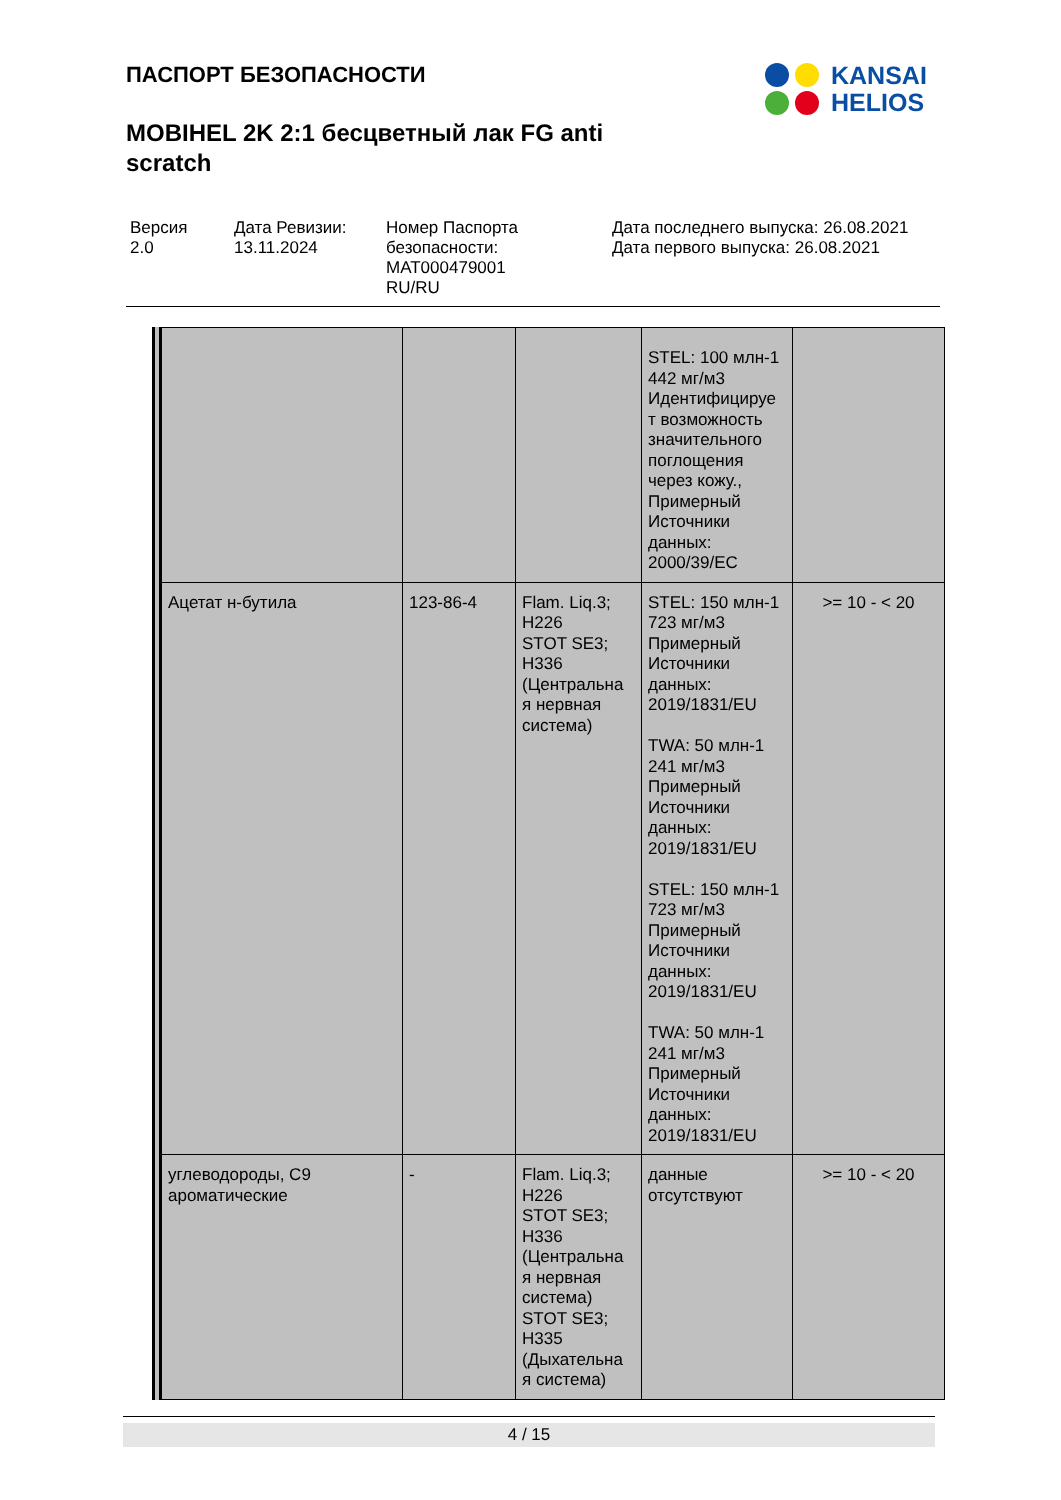ПАСПОРТ БЕЗОПАСНОСТИ
MOBIHEL 2K 2:1 бесцветный лак FG anti scratch
KANSAI
HELIOS
Версия
2.0
Дата Ревизии:
13.11.2024
Номер Паспорта безопасности:
MAT000479001
RU/RU
Дата последнего выпуска: 26.08.2021
Дата первого выпуска: 26.08.2021
| | | | STEL: 100 млн-1 442 мг/м3 Идентифицируе т возможность значительного поглощения через кожу., Примерный Источники данных: 2000/39/EC | |
| Ацетат н-бутила | 123-86-4 | Flam. Liq.3; H226 STOT SE3; H336 (Центральна я нервная система) | STEL: 150 млн-1 723 мг/м3 Примерный Источники данных: 2019/1831/EU TWA: 50 млн-1 241 мг/м3 Примерный Источники данных: 2019/1831/EU STEL: 150 млн-1 723 мг/м3 Примерный Источники данных: 2019/1831/EU TWA: 50 млн-1 241 мг/м3 Примерный Источники данных: 2019/1831/EU | >= 10 - < 20 |
| углеводороды, C9 ароматические | - | Flam. Liq.3; H226 STOT SE3; H336 (Центральна я нервная система) STOT SE3; H335 (Дыхательна я система) | данные отсутствуют | >= 10 - < 20 |
4 / 15